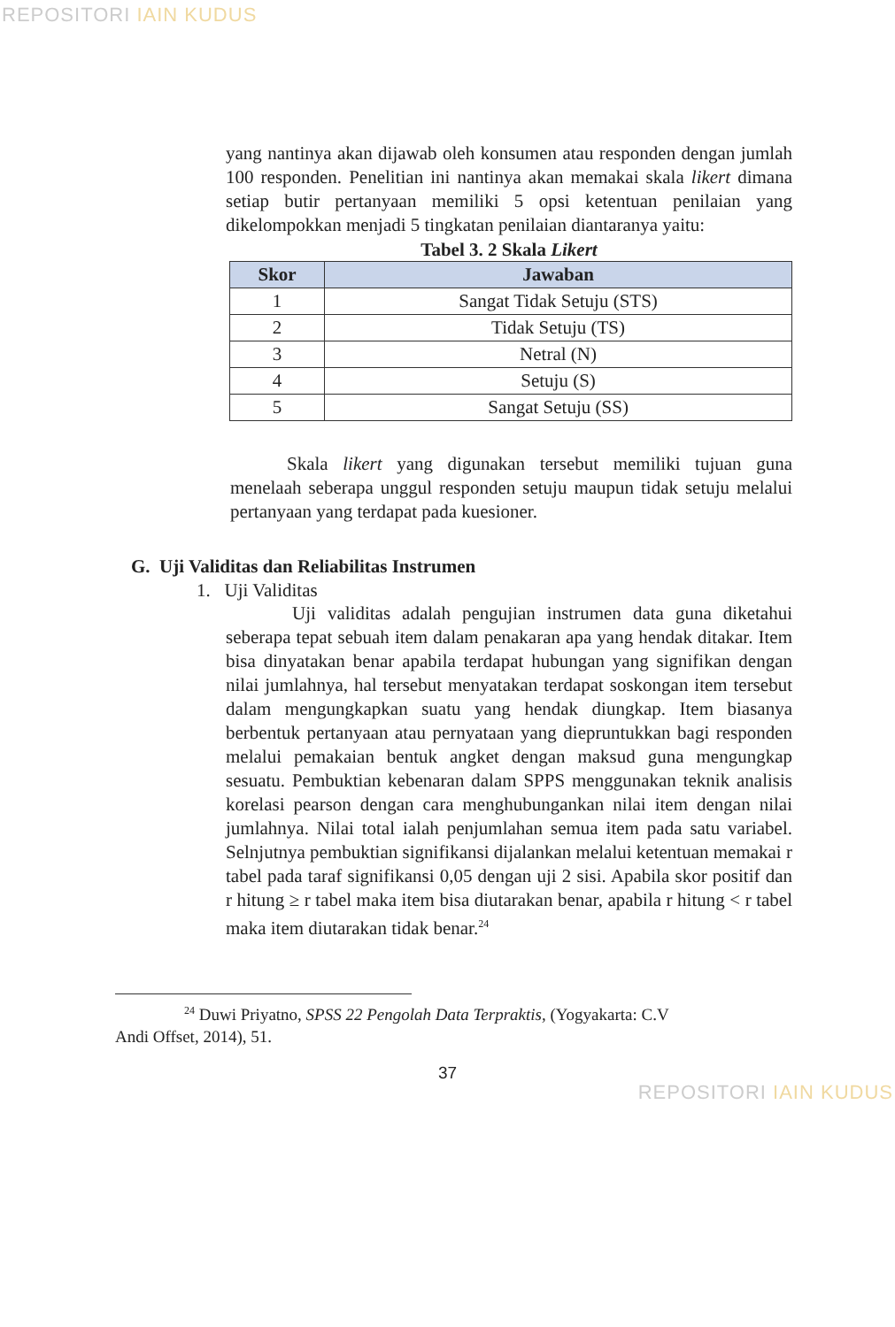REPOSITORI IAIN KUDUS
yang nantinya akan dijawab oleh konsumen atau responden dengan jumlah 100 responden. Penelitian ini nantinya akan memakai skala likert dimana setiap butir pertanyaan memiliki 5 opsi ketentuan penilaian yang dikelompokkan menjadi 5 tingkatan penilaian diantaranya yaitu:
Tabel 3. 2 Skala Likert
| Skor | Jawaban |
| --- | --- |
| 1 | Sangat Tidak Setuju (STS) |
| 2 | Tidak Setuju (TS) |
| 3 | Netral (N) |
| 4 | Setuju (S) |
| 5 | Sangat Setuju (SS) |
Skala likert yang digunakan tersebut memiliki tujuan guna menelaah seberapa unggul responden setuju maupun tidak setuju melalui pertanyaan yang terdapat pada kuesioner.
G. Uji Validitas dan Reliabilitas Instrumen
1. Uji Validitas
Uji validitas adalah pengujian instrumen data guna diketahui seberapa tepat sebuah item dalam penakaran apa yang hendak ditakar. Item bisa dinyatakan benar apabila terdapat hubungan yang signifikan dengan nilai jumlahnya, hal tersebut menyatakan terdapat soskongan item tersebut dalam mengungkapkan suatu yang hendak diungkap. Item biasanya berbentuk pertanyaan atau pernyataan yang diepruntukkan bagi responden melalui pemakaian bentuk angket dengan maksud guna mengungkap sesuatu. Pembuktian kebenaran dalam SPPS menggunakan teknik analisis korelasi pearson dengan cara menghubungankan nilai item dengan nilai jumlahnya. Nilai total ialah penjumlahan semua item pada satu variabel. Selnjutnya pembuktian signifikansi dijalankan melalui ketentuan memakai r tabel pada taraf signifikansi 0,05 dengan uji 2 sisi. Apabila skor positif dan r hitung ≥ r tabel maka item bisa diutarakan benar, apabila r hitung < r tabel maka item diutarakan tidak benar.<sup>24</sup>
<sup>24</sup> Duwi Priyatno, SPSS 22 Pengolah Data Terpraktis, (Yogyakarta: C.V
Andi Offset, 2014), 51.
37
REPOSITORI IAIN KUDUS